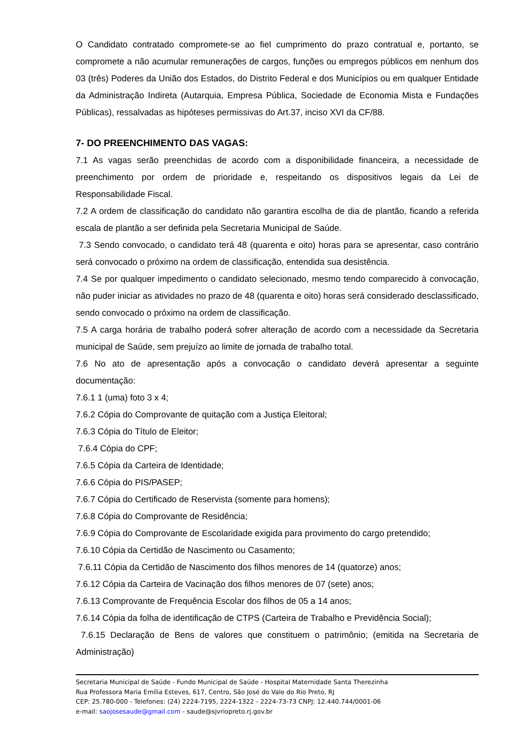O Candidato contratado compromete-se ao fiel cumprimento do prazo contratual e, portanto, se compromete a não acumular remunerações de cargos, funções ou empregos públicos em nenhum dos 03 (três) Poderes da União dos Estados, do Distrito Federal e dos Municípios ou em qualquer Entidade da Administração Indireta (Autarquia, Empresa Pública, Sociedade de Economia Mista e Fundações Públicas), ressalvadas as hipóteses permissivas do Art.37, inciso XVI da CF/88.
7- DO PREENCHIMENTO DAS VAGAS:
7.1 As vagas serão preenchidas de acordo com a disponibilidade financeira, a necessidade de preenchimento por ordem de prioridade e, respeitando os dispositivos legais da Lei de Responsabilidade Fiscal.
7.2 A ordem de classificação do candidato não garantira escolha de dia de plantão, ficando a referida escala de plantão a ser definida pela Secretaria Municipal de Saúde.
7.3 Sendo convocado, o candidato terá 48 (quarenta e oito) horas para se apresentar, caso contrário será convocado o próximo na ordem de classificação, entendida sua desistência.
7.4 Se por qualquer impedimento o candidato selecionado, mesmo tendo comparecido à convocação, não puder iniciar as atividades no prazo de 48 (quarenta e oito) horas será considerado desclassificado, sendo convocado o próximo na ordem de classificação.
7.5 A carga horária de trabalho poderá sofrer alteração de acordo com a necessidade da Secretaria municipal de Saúde, sem prejuízo ao limite de jornada de trabalho total.
7.6 No ato de apresentação após a convocação o candidato deverá apresentar a seguinte documentação:
7.6.1 1 (uma) foto 3 x 4;
7.6.2 Cópia do Comprovante de quitação com a Justiça Eleitoral;
7.6.3 Cópia do Título de Eleitor;
7.6.4 Cópia do CPF;
7.6.5 Cópia da Carteira de Identidade;
7.6.6 Cópia do PIS/PASEP;
7.6.7 Cópia do Certificado de Reservista (somente para homens);
7.6.8 Cópia do Comprovante de Residência;
7.6.9 Cópia do Comprovante de Escolaridade exigida para provimento do cargo pretendido;
7.6.10 Cópia da Certidão de Nascimento ou Casamento;
7.6.11 Cópia da Certidão de Nascimento dos filhos menores de 14 (quatorze) anos;
7.6.12 Cópia da Carteira de Vacinação dos filhos menores de 07 (sete) anos;
7.6.13 Comprovante de Frequência Escolar dos filhos de 05 a 14 anos;
7.6.14 Cópia da folha de identificação de CTPS (Carteira de Trabalho e Previdência Social);
7.6.15 Declaração de Bens de valores que constituem o patrimônio; (emitida na Secretaria de Administração)
Secretaria Municipal de Saúde - Fundo Municipal de Saúde - Hospital Maternidade Santa Therezinha
Rua Professora Maria Emília Esteves, 617, Centro, São José do Vale do Rio Preto, RJ
CEP: 25.780-000 - Telefones: (24) 2224-7195, 2224-1322 - 2224-73-73 CNPJ: 12.440.744/0001-06
e-mail: saojosesaude@gmail.com - saude@sjvriopreto.rj.gov.br